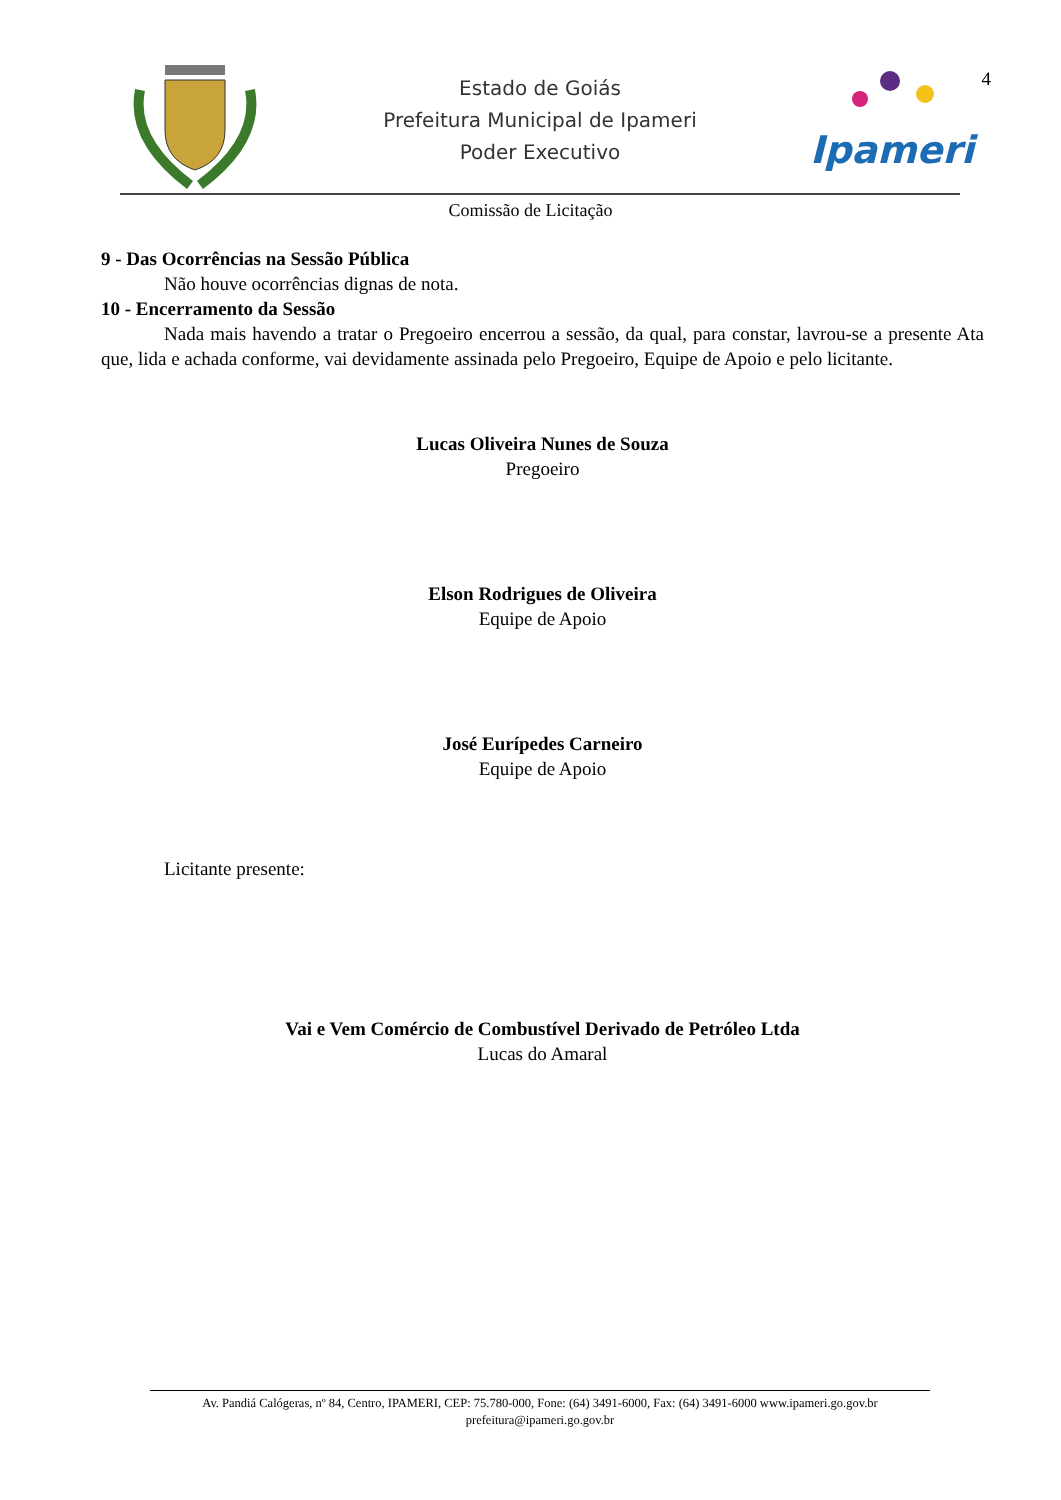Estado de Goiás
Prefeitura Municipal de Ipameri
Poder Executivo
Ipameri
4
Comissão de Licitação
9 - Das Ocorrências na Sessão Pública
Não houve ocorrências dignas de nota.
10 - Encerramento da Sessão
Nada mais havendo a tratar o Pregoeiro encerrou a sessão, da qual, para constar, lavrou-se a presente Ata que, lida e achada conforme, vai devidamente assinada pelo Pregoeiro, Equipe de Apoio e pelo licitante.
Lucas Oliveira Nunes de Souza
Pregoeiro
Elson Rodrigues de Oliveira
Equipe de Apoio
José Eurípedes Carneiro
Equipe de Apoio
Licitante presente:
Vai e Vem Comércio de Combustível Derivado de Petróleo Ltda
Lucas do Amaral
Av. Pandiá Calógeras, nº 84, Centro, IPAMERI, CEP: 75.780-000, Fone: (64) 3491-6000, Fax: (64) 3491-6000 www.ipameri.go.gov.br
prefeitura@ipameri.go.gov.br